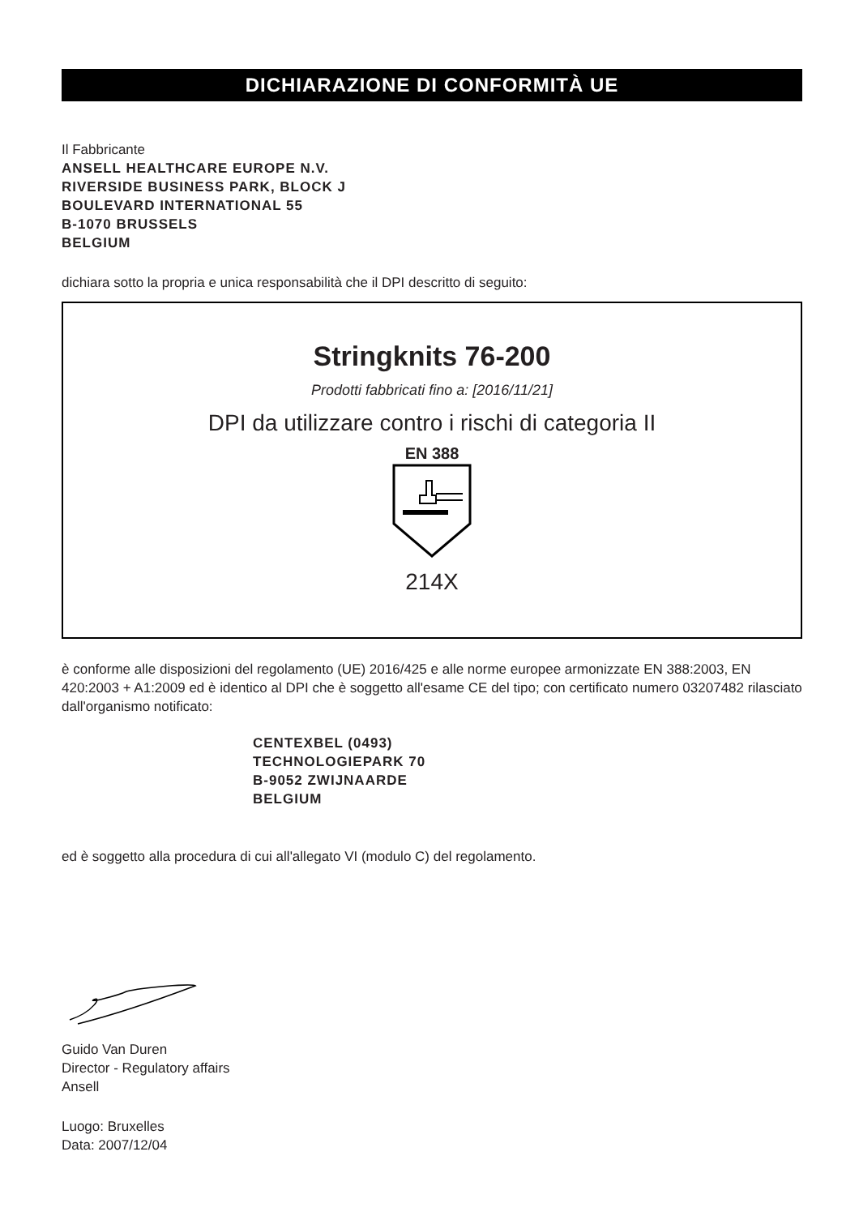DICHIARAZIONE DI CONFORMITÀ UE
Il Fabbricante
ANSELL HEALTHCARE EUROPE N.V.
RIVERSIDE BUSINESS PARK, BLOCK J
BOULEVARD INTERNATIONAL 55
B-1070 BRUSSELS
BELGIUM
dichiara sotto la propria e unica responsabilità che il DPI descritto di seguito:
Stringknits 76-200
Prodotti fabbricati fino a: [2016/11/21]
DPI da utilizzare contro i rischi di categoria II
EN 388
214X
è conforme alle disposizioni del regolamento (UE) 2016/425 e alle norme europee armonizzate EN 388:2003, EN 420:2003 + A1:2009 ed è identico al DPI che è soggetto all'esame CE del tipo; con certificato numero 03207482 rilasciato dall'organismo notificato:
CENTEXBEL (0493)
TECHNOLOGIEPARK 70
B-9052 ZWIJNAARDE
BELGIUM
ed è soggetto alla procedura di cui all'allegato VI (modulo C) del regolamento.
Guido Van Duren
Director - Regulatory affairs
Ansell
Luogo: Bruxelles
Data: 2007/12/04